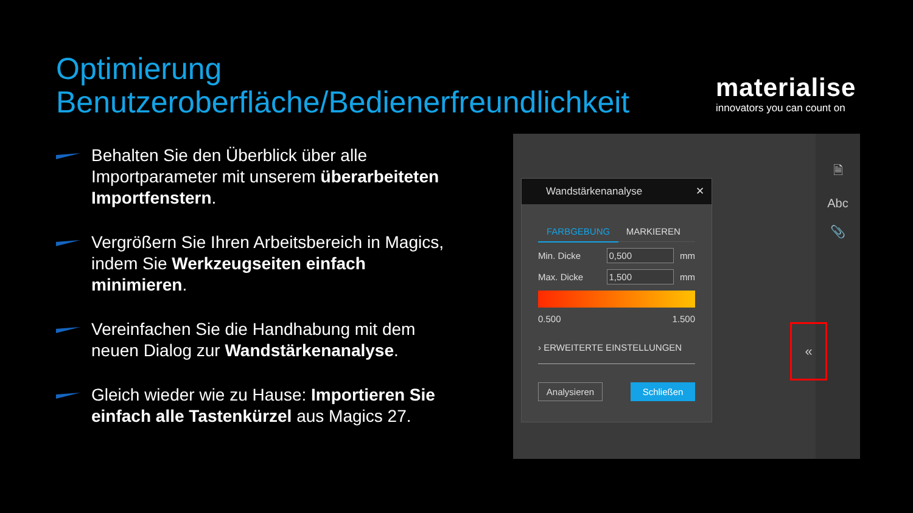Optimierung
Benutzeroberfläche/Bedienerfreundlichkeit
materialise
innovators you can count on
Behalten Sie den Überblick über alle Importparameter mit unserem überarbeiteten Importfenstern.
Vergrößern Sie Ihren Arbeitsbereich in Magics, indem Sie Werkzeugseiten einfach minimieren.
Vereinfachen Sie die Handhabung mit dem neuen Dialog zur Wandstärkenanalyse.
Gleich wieder wie zu Hause: Importieren Sie einfach alle Tastenkürzel aus Magics 27.
🗎
Abc
📎
Wandstärkenanalyse ✕
FARBGEBUNG MARKIEREN
Min. Dicke 0,500 mm
Max. Dicke 1,500 mm
0.500 1.500
› ERWEITERTE EINSTELLUNGEN
Analysieren Schließen
«